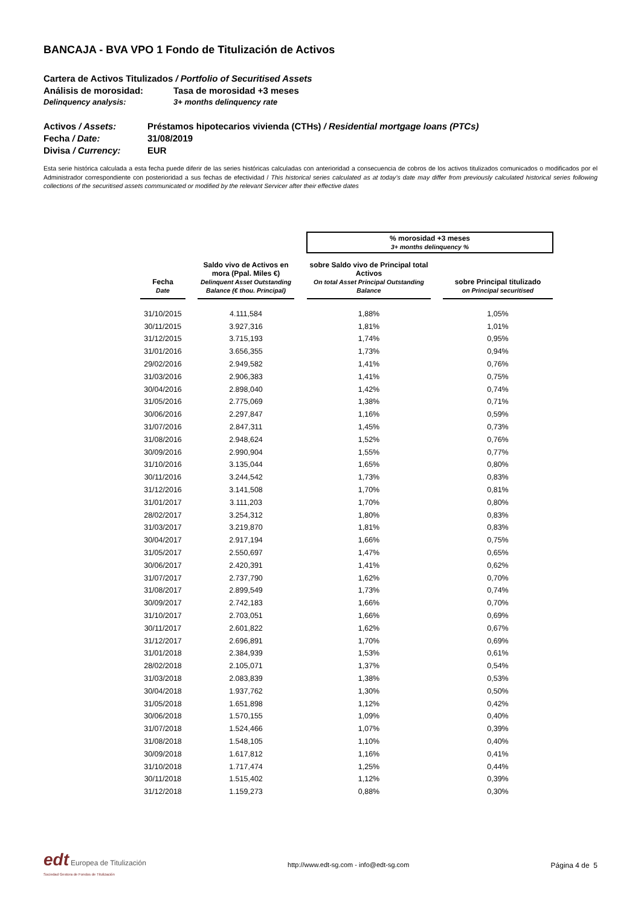BANCAJA - BVA VPO 1 Fondo de Titulización de Activos
Cartera de Activos Titulizados / Portfolio of Securitised Assets
Análisis de morosidad: Tasa de morosidad +3 meses
Delinquency analysis: 3+ months delinquency rate
Activos / Assets: Préstamos hipotecarios vivienda (CTHs) / Residential mortgage loans (PTCs)
Fecha / Date: 31/08/2019
Divisa / Currency: EUR
Esta serie histórica calculada a esta fecha puede diferir de las series históricas calculadas con anterioridad a consecuencia de cobros de los activos titulizados comunicados o modificados por el Administrador correspondiente con posterioridad a sus fechas de efectividad / This historical series calculated as at today’s date may differ from previously calculated historical series following collections of the securitised assets communicated or modified by the relevant Servicer after their effective dates
| | | | | % morosidad +3 meses 3+ months delinquency % | | |
| Fecha Date | | Saldo vivo de Activos en mora (Ppal. Miles €) Delinquent Asset Outstanding Balance (€ thou. Principal) | | sobre Saldo vivo de Principal total Activos On total Asset Principal Outstanding Balance | | sobre Principal titulizado on Principal securitised |
| 31/10/2015 | | 4.111,584 | | 1,88% | | 1,05% |
| 30/11/2015 | | 3.927,316 | | 1,81% | | 1,01% |
| 31/12/2015 | | 3.715,193 | | 1,74% | | 0,95% |
| 31/01/2016 | | 3.656,355 | | 1,73% | | 0,94% |
| 29/02/2016 | | 2.949,582 | | 1,41% | | 0,76% |
| 31/03/2016 | | 2.906,383 | | 1,41% | | 0,75% |
| 30/04/2016 | | 2.898,040 | | 1,42% | | 0,74% |
| 31/05/2016 | | 2.775,069 | | 1,38% | | 0,71% |
| 30/06/2016 | | 2.297,847 | | 1,16% | | 0,59% |
| 31/07/2016 | | 2.847,311 | | 1,45% | | 0,73% |
| 31/08/2016 | | 2.948,624 | | 1,52% | | 0,76% |
| 30/09/2016 | | 2.990,904 | | 1,55% | | 0,77% |
| 31/10/2016 | | 3.135,044 | | 1,65% | | 0,80% |
| 30/11/2016 | | 3.244,542 | | 1,73% | | 0,83% |
| 31/12/2016 | | 3.141,508 | | 1,70% | | 0,81% |
| 31/01/2017 | | 3.111,203 | | 1,70% | | 0,80% |
| 28/02/2017 | | 3.254,312 | | 1,80% | | 0,83% |
| 31/03/2017 | | 3.219,870 | | 1,81% | | 0,83% |
| 30/04/2017 | | 2.917,194 | | 1,66% | | 0,75% |
| 31/05/2017 | | 2.550,697 | | 1,47% | | 0,65% |
| 30/06/2017 | | 2.420,391 | | 1,41% | | 0,62% |
| 31/07/2017 | | 2.737,790 | | 1,62% | | 0,70% |
| 31/08/2017 | | 2.899,549 | | 1,73% | | 0,74% |
| 30/09/2017 | | 2.742,183 | | 1,66% | | 0,70% |
| 31/10/2017 | | 2.703,051 | | 1,66% | | 0,69% |
| 30/11/2017 | | 2.601,822 | | 1,62% | | 0,67% |
| 31/12/2017 | | 2.696,891 | | 1,70% | | 0,69% |
| 31/01/2018 | | 2.384,939 | | 1,53% | | 0,61% |
| 28/02/2018 | | 2.105,071 | | 1,37% | | 0,54% |
| 31/03/2018 | | 2.083,839 | | 1,38% | | 0,53% |
| 30/04/2018 | | 1.937,762 | | 1,30% | | 0,50% |
| 31/05/2018 | | 1.651,898 | | 1,12% | | 0,42% |
| 30/06/2018 | | 1.570,155 | | 1,09% | | 0,40% |
| 31/07/2018 | | 1.524,466 | | 1,07% | | 0,39% |
| 31/08/2018 | | 1.548,105 | | 1,10% | | 0,40% |
| 30/09/2018 | | 1.617,812 | | 1,16% | | 0,41% |
| 31/10/2018 | | 1.717,474 | | 1,25% | | 0,44% |
| 30/11/2018 | | 1.515,402 | | 1,12% | | 0,39% |
| 31/12/2018 | | 1.159,273 | | 0,88% | | 0,30% |
edt Europea de Titulización
Sociedad Gestora de Fondos de Titulización
http://www.edt-sg.com - info@edt-sg.com
Página 4 de 5